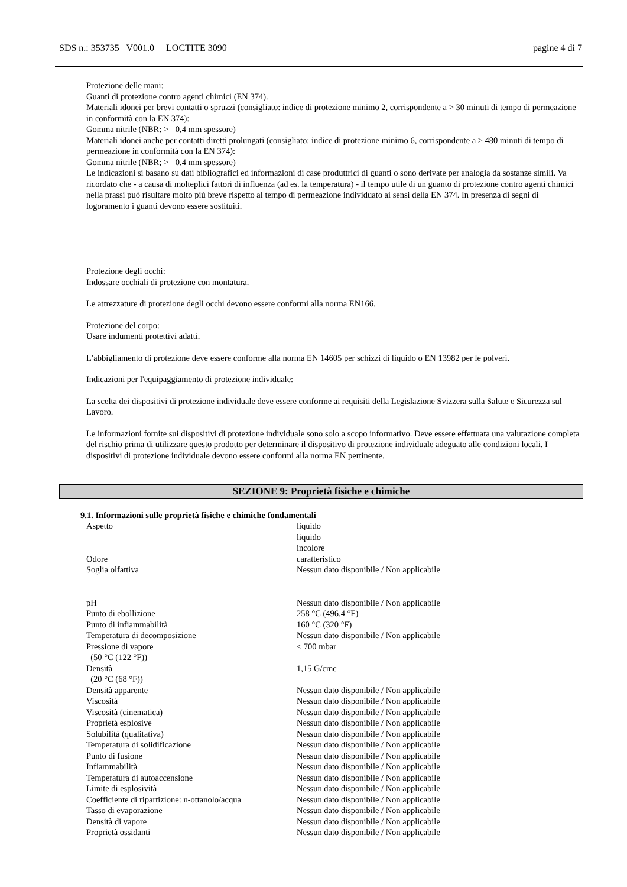SDS n.: 353735 V001.0 LOCTITE 3090 pagine 4 di 7
Protezione delle mani:
Guanti di protezione contro agenti chimici (EN 374).
Materiali idonei per brevi contatti o spruzzi (consigliato: indice di protezione minimo 2, corrispondente a > 30 minuti di tempo di permeazione in conformità con la EN 374):
Gomma nitrile (NBR; >= 0,4 mm spessore)
Materiali idonei anche per contatti diretti prolungati (consigliato: indice di protezione minimo 6, corrispondente a > 480 minuti di tempo di permeazione in conformità con la EN 374):
Gomma nitrile (NBR; >= 0,4 mm spessore)
Le indicazioni si basano su dati bibliografici ed informazioni di case produttrici di guanti o sono derivate per analogia da sostanze simili. Va ricordato che - a causa di molteplici fattori di influenza (ad es. la temperatura) - il tempo utile di un guanto di protezione contro agenti chimici nella prassi può risultare molto più breve rispetto al tempo di permeazione individuato ai sensi della EN 374. In presenza di segni di logoramento i guanti devono essere sostituiti.
Protezione degli occhi:
Indossare occhiali di protezione con montatura.
Le attrezzature di protezione degli occhi devono essere conformi alla norma EN166.
Protezione del corpo:
Usare indumenti protettivi adatti.
L’abbigliamento di protezione deve essere conforme alla norma EN 14605 per schizzi di liquido o EN 13982 per le polveri.
Indicazioni per l'equipaggiamento di protezione individuale:
La scelta dei dispositivi di protezione individuale deve essere conforme ai requisiti della Legislazione Svizzera sulla Salute e Sicurezza sul Lavoro.
Le informazioni fornite sui dispositivi di protezione individuale sono solo a scopo informativo. Deve essere effettuata una valutazione completa del rischio prima di utilizzare questo prodotto per determinare il dispositivo di protezione individuale adeguato alle condizioni locali. I dispositivi di protezione individuale devono essere conformi alla norma EN pertinente.
SEZIONE 9: Proprietà fisiche e chimiche
9.1. Informazioni sulle proprietà fisiche e chimiche fondamentali
| Aspetto | liquido liquido incolore |
| Odore | caratteristico |
| Soglia olfattiva | Nessun dato disponibile / Non applicabile |
| pH | Nessun dato disponibile / Non applicabile |
| Punto di ebollizione | 258 °C (496.4 °F) |
| Punto di infiammabilità | 160 °C (320 °F) |
| Temperatura di decomposizione | Nessun dato disponibile / Non applicabile |
| Pressione di vapore (50 °C (122 °F)) | < 700 mbar |
| Densità (20 °C (68 °F)) | 1,15 G/cmc |
| Densità apparente | Nessun dato disponibile / Non applicabile |
| Viscosità | Nessun dato disponibile / Non applicabile |
| Viscosità (cinematica) | Nessun dato disponibile / Non applicabile |
| Proprietà esplosive | Nessun dato disponibile / Non applicabile |
| Solubilità (qualitativa) | Nessun dato disponibile / Non applicabile |
| Temperatura di solidificazione | Nessun dato disponibile / Non applicabile |
| Punto di fusione | Nessun dato disponibile / Non applicabile |
| Infiammabilità | Nessun dato disponibile / Non applicabile |
| Temperatura di autoaccensione | Nessun dato disponibile / Non applicabile |
| Limite di esplosività | Nessun dato disponibile / Non applicabile |
| Coefficiente di ripartizione: n-ottanolo/acqua | Nessun dato disponibile / Non applicabile |
| Tasso di evaporazione | Nessun dato disponibile / Non applicabile |
| Densità di vapore | Nessun dato disponibile / Non applicabile |
| Proprietà ossidanti | Nessun dato disponibile / Non applicabile |